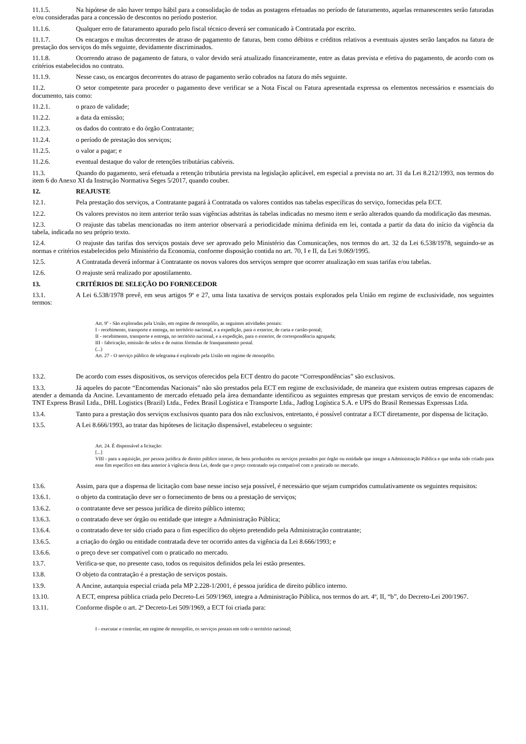11.1.5. Na hipótese de não haver tempo hábil para a consolidação de todas as postagens efetuadas no período de faturamento, aquelas remanescentes serão faturadas e/ou consideradas para a concessão de descontos no período posterior.
11.1.6. Qualquer erro de faturamento apurado pelo fiscal técnico deverá ser comunicado à Contratada por escrito.
11.1.7. Os encargos e multas decorrentes de atraso de pagamento de faturas, bem como débitos e créditos relativos a eventuais ajustes serão lançados na fatura de prestação dos serviços do mês seguinte, devidamente discriminados.
11.1.8. Ocorrendo atraso de pagamento de fatura, o valor devido será atualizado financeiramente, entre as datas prevista e efetiva do pagamento, de acordo com os critérios estabelecidos no contrato.
11.1.9. Nesse caso, os encargos decorrentes do atraso de pagamento serão cobrados na fatura do mês seguinte.
11.2. O setor competente para proceder o pagamento deve verificar se a Nota Fiscal ou Fatura apresentada expressa os elementos necessários e essenciais do documento, tais como:
11.2.1. o prazo de validade;
11.2.2. a data da emissão;
11.2.3. os dados do contrato e do órgão Contratante;
11.2.4. o período de prestação dos serviços;
11.2.5. o valor a pagar; e
11.2.6. eventual destaque do valor de retenções tributárias cabíveis.
11.3. Quando do pagamento, será efetuada a retenção tributária prevista na legislação aplicável, em especial a prevista no art. 31 da Lei 8.212/1993, nos termos do item 6 do Anexo XI da Instrução Normativa Seges 5/2017, quando couber.
12. REAJUSTE
12.1. Pela prestação dos serviços, a Contratante pagará à Contratada os valores contidos nas tabelas específicas do serviço, fornecidas pela ECT.
12.2. Os valores previstos no item anterior terão suas vigências adstritas às tabelas indicadas no mesmo item e serão alterados quando da modificação das mesmas.
12.3. O reajuste das tabelas mencionadas no item anterior observará a periodicidade mínima definida em lei, contada a partir da data do início da vigência da tabela, indicada no seu próprio texto.
12.4. O reajuste das tarifas dos serviços postais deve ser aprovado pelo Ministério das Comunicações, nos termos do art. 32 da Lei 6.538/1978, seguindo-se as normas e critérios estabelecidos pelo Ministério da Economia, conforme disposição contida no art. 70, I e II, da Lei 9.069/1995.
12.5. A Contratada deverá informar à Contratante os novos valores dos serviços sempre que ocorrer atualização em suas tarifas e/ou tabelas.
12.6. O reajuste será realizado por apostilamento.
13. CRITÉRIOS DE SELEÇÃO DO FORNECEDOR
13.1. A Lei 6.538/1978 prevê, em seus artigos 9º e 27, uma lista taxativa de serviços postais explorados pela União em regime de exclusividade, nos seguintes termos:
Art. 9º - São exploradas pela União, em regime de monopólio, as seguintes atividades postais:
I - recebimento, transporte e entrega, no território nacional, e a expedição, para o exterior, de carta e cartão-postal;
II - recebimento, transporte e entrega, no território nacional, e a expedição, para o exterior, de correspondência agrupada;
III - fabricação, emissão de selos e de outras fórmulas de franqueamento postal.
(...)
Art. 27 - O serviço público de telegrama é explorado pela União em regime de monopólio.
13.2. De acordo com esses dispositivos, os serviços oferecidos pela ECT dentro do pacote “Correspondências” são exclusivos.
13.3. Já aqueles do pacote “Encomendas Nacionais” não são prestados pela ECT em regime de exclusividade, de maneira que existem outras empresas capazes de atender a demanda da Ancine. Levantamento de mercado efetuado pela área demandante identificou as seguintes empresas que prestam serviços de envio de encomendas: TNT Express Brasil Ltda., DHL Logistics (Brazil) Ltda., Fedex Brasil Logística e Transporte Ltda., Jadlog Logística S.A. e UPS do Brasil Remessas Expressas Ltda.
13.4. Tanto para a prestação dos serviços exclusivos quanto para dos não exclusivos, entretanto, é possível contratar a ECT diretamente, por dispensa de licitação.
13.5. A Lei 8.666/1993, ao tratar das hipóteses de licitação dispensável, estabeleceu o seguinte:
Art. 24. É dispensável a licitação:
[...]
VIII - para a aquisição, por pessoa jurídica de direito público interno, de bens produzidos ou serviços prestados por órgão ou entidade que integre a Administração Pública e que tenha sido criado para esse fim específico em data anterior à vigência desta Lei, desde que o preço contratado seja compatível com o praticado no mercado.
13.6. Assim, para que a dispensa de licitação com base nesse inciso seja possível, é necessário que sejam cumpridos cumulativamente os seguintes requisitos:
13.6.1. o objeto da contratação deve ser o fornecimento de bens ou a prestação de serviços;
13.6.2. o contratante deve ser pessoa jurídica de direito público interno;
13.6.3. o contratado deve ser órgão ou entidade que integre a Administração Pública;
13.6.4. o contratado deve ter sido criado para o fim específico do objeto pretendido pela Administração contratante;
13.6.5. a criação do órgão ou entidade contratada deve ter ocorrido antes da vigência da Lei 8.666/1993; e
13.6.6. o preço deve ser compatível com o praticado no mercado.
13.7. Verifica-se que, no presente caso, todos os requisitos definidos pela lei estão presentes.
13.8. O objeto da contratação é a prestação de serviços postais.
13.9. A Ancine, autarquia especial criada pela MP 2.228-1/2001, é pessoa jurídica de direito público interno.
13.10. A ECT, empresa pública criada pelo Decreto-Lei 509/1969, integra a Administração Pública, nos termos do art. 4º, II, “b”, do Decreto-Lei 200/1967.
13.11. Conforme dispõe o art. 2º Decreto-Lei 509/1969, a ECT foi criada para:
I - executar e controlar, em regime de monopólio, os serviços postais em todo o território nacional;